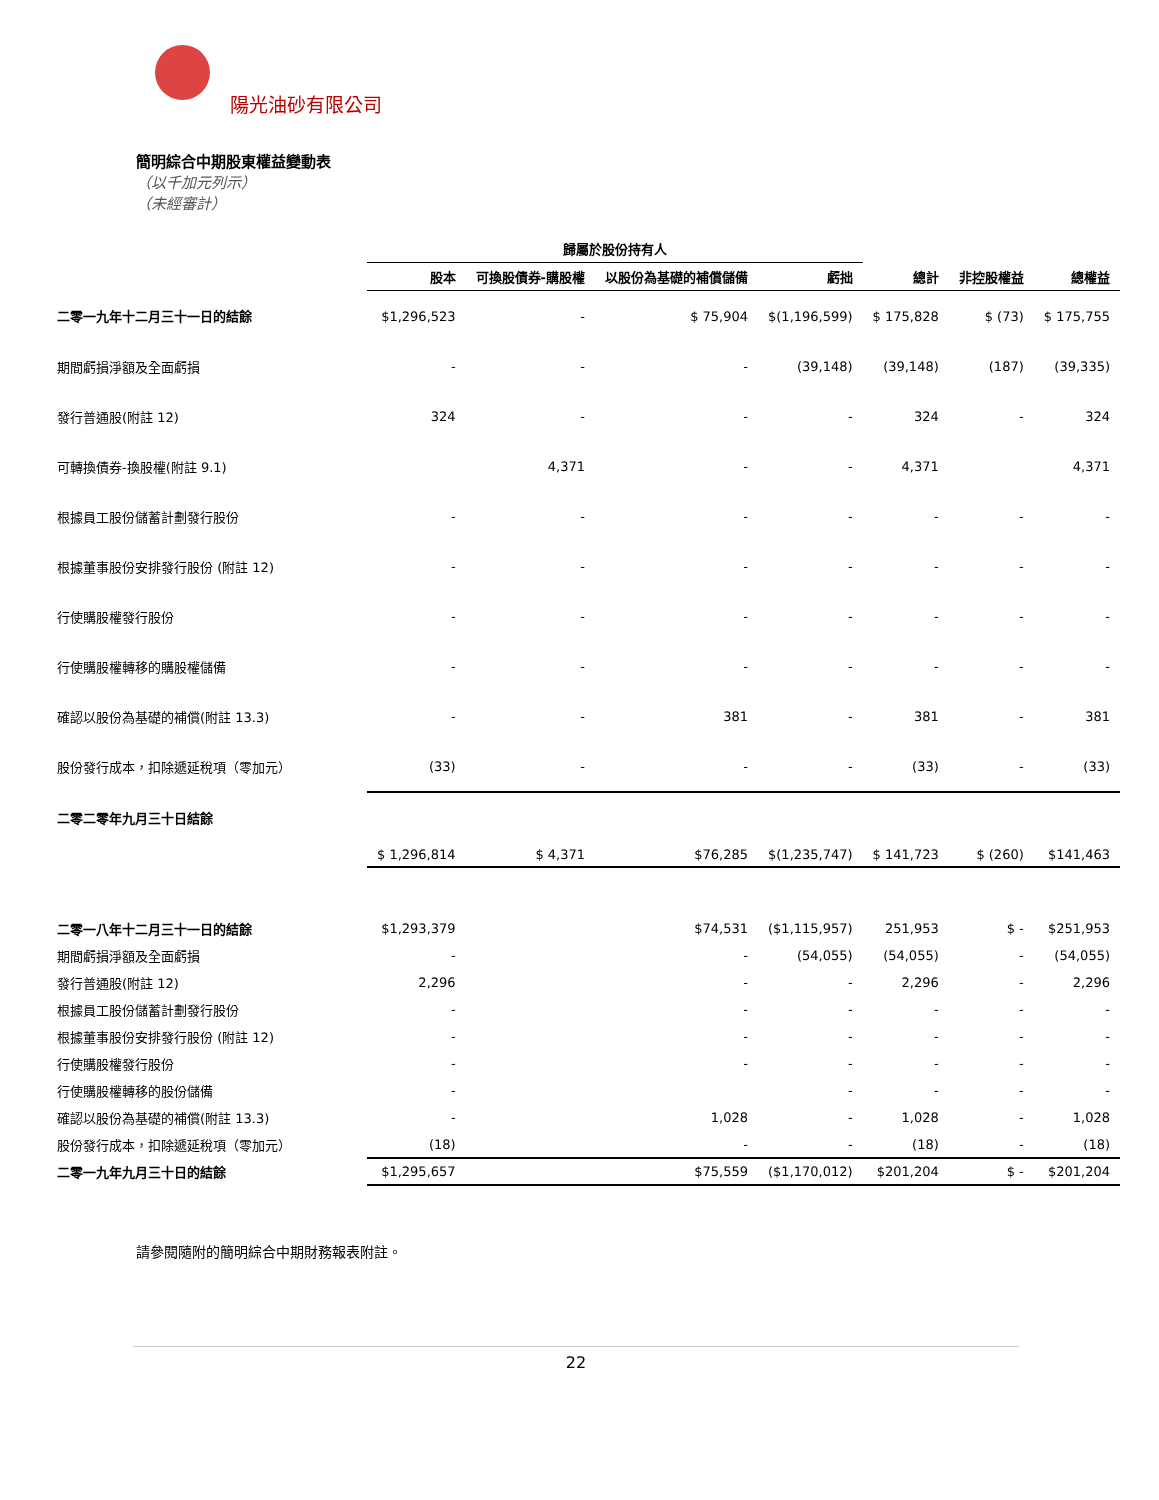陽光油砂有限公司
簡明綜合中期股東權益變動表
（以千加元列示）
（未經審計）
| | 歸屬於股份持有人 | | | | | | |
| --- | --- | --- | --- | --- | --- | --- | --- |
| | 股本 | 可換股債券-購股權 | 以股份為基礎的補償儲備 | 虧拙 | 總計 | 非控股權益 | 總權益 |
| 二零一九年十二月三十一日的結餘 | $1,296,523 | - | $ 75,904 | $(1,196,599) | $ 175,828 | $ (73) | $ 175,755 |
| 期間虧損淨額及全面虧損 | - | - | - | (39,148) | (39,148) | (187) | (39,335) |
| 發行普通股(附註 12) | 324 | - | - | - | 324 | - | 324 |
| 可轉換債券-換股權(附註 9.1) | | 4,371 | - | - | 4,371 | | 4,371 |
| 根據員工股份儲蓄計劃發行股份 | - | - | - | - | - | - | - |
| 根據董事股份安排發行股份 (附註 12) | - | - | - | - | - | - | - |
| 行使購股權發行股份 | - | - | - | - | - | - | - |
| 行使購股權轉移的購股權儲備 | - | - | - | - | - | - | - |
| 確認以股份為基礎的補償(附註 13.3) | - | - | 381 | - | 381 | - | 381 |
| 股份發行成本，扣除遞延稅項（零加元） | (33) | - | - | - | (33) | - | (33) |
| 二零二零年九月三十日結餘 | | | | | | | |
| | $ 1,296,814 | $ 4,371 | $76,285 | $(1,235,747) | $ 141,723 | $ (260) | $141,463 |
| 二零一八年十二月三十一日的結餘 | $1,293,379 | | $74,531 | ($1,115,957) | 251,953 | $ - | $251,953 |
| 期間虧損淨額及全面虧損 | - | | - | (54,055) | (54,055) | - | (54,055) |
| 發行普通股(附註 12) | 2,296 | | - | - | 2,296 | - | 2,296 |
| 根據員工股份儲蓄計劃發行股份 | - | | - | - | - | - | - |
| 根據董事股份安排發行股份 (附註 12) | - | | - | - | - | - | - |
| 行使購股權發行股份 | - | | - | - | - | - | - |
| 行使購股權轉移的股份儲備 | - | | | - | - | - | - |
| 確認以股份為基礎的補償(附註 13.3) | - | | 1,028 | - | 1,028 | - | 1,028 |
| 股份發行成本，扣除遞延稅項（零加元） | (18) | | - | - | (18) | - | (18) |
| 二零一九年九月三十日的結餘 | $1,295,657 | | $75,559 | ($1,170,012) | $201,204 | $ - | $201,204 |
請參閱隨附的簡明綜合中期財務報表附註。
22